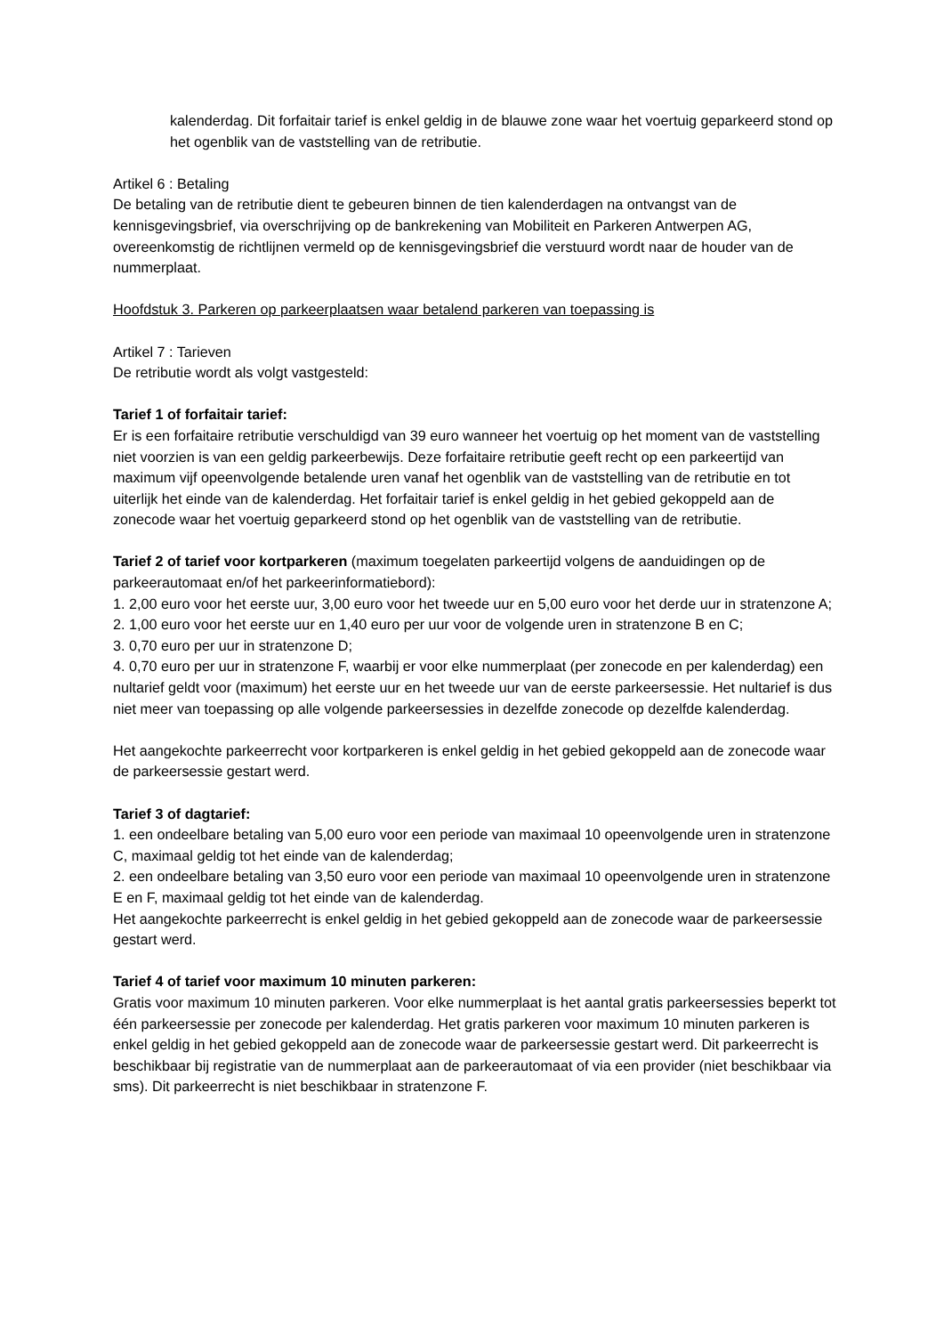kalenderdag. Dit forfaitair tarief is enkel geldig in de blauwe zone waar het voertuig geparkeerd stond op het ogenblik van de vaststelling van de retributie.
Artikel 6 : Betaling
De betaling van de retributie dient te gebeuren binnen de tien kalenderdagen na ontvangst van de kennisgevingsbrief, via overschrijving op de bankrekening van Mobiliteit en Parkeren Antwerpen AG, overeenkomstig de richtlijnen vermeld op de kennisgevingsbrief die verstuurd wordt naar de houder van de nummerplaat.
Hoofdstuk 3. Parkeren op parkeerplaatsen waar betalend parkeren van toepassing is
Artikel 7 : Tarieven
De retributie wordt als volgt vastgesteld:
Tarief 1 of forfaitair tarief:
Er is een forfaitaire retributie verschuldigd van 39 euro wanneer het voertuig op het moment van de vaststelling niet voorzien is van een geldig parkeerbewijs. Deze forfaitaire retributie geeft recht op een parkeertijd van maximum vijf opeenvolgende betalende uren vanaf het ogenblik van de vaststelling van de retributie en tot uiterlijk het einde van de kalenderdag. Het forfaitair tarief is enkel geldig in het gebied gekoppeld aan de zonecode waar het voertuig geparkeerd stond op het ogenblik van de vaststelling van de retributie.
Tarief 2 of tarief voor kortparkeren (maximum toegelaten parkeertijd volgens de aanduidingen op de parkeerautomaat en/of het parkeerinformatiebord):
1. 2,00 euro voor het eerste uur, 3,00 euro voor het tweede uur en 5,00 euro voor het derde uur in stratenzone A;
2. 1,00 euro voor het eerste uur en 1,40 euro per uur voor de volgende uren in stratenzone B en C;
3. 0,70 euro per uur in stratenzone D;
4. 0,70 euro per uur in stratenzone F, waarbij er voor elke nummerplaat (per zonecode en per kalenderdag) een nultarief geldt voor (maximum) het eerste uur en het tweede uur van de eerste parkeersessie. Het nultarief is dus niet meer van toepassing op alle volgende parkeersessies in dezelfde zonecode op dezelfde kalenderdag.
Het aangekochte parkeerrecht voor kortparkeren is enkel geldig in het gebied gekoppeld aan de zonecode waar de parkeersessie gestart werd.
Tarief 3 of dagtarief:
1. een ondeelbare betaling van 5,00 euro voor een periode van maximaal 10 opeenvolgende uren in stratenzone C, maximaal geldig tot het einde van de kalenderdag;
2. een ondeelbare betaling van 3,50 euro voor een periode van maximaal 10 opeenvolgende uren in stratenzone E en F, maximaal geldig tot het einde van de kalenderdag.
Het aangekochte parkeerrecht is enkel geldig in het gebied gekoppeld aan de zonecode waar de parkeersessie gestart werd.
Tarief 4 of tarief voor maximum 10 minuten parkeren:
Gratis voor maximum 10 minuten parkeren. Voor elke nummerplaat is het aantal gratis parkeersessies beperkt tot één parkeersessie per zonecode per kalenderdag. Het gratis parkeren voor maximum 10 minuten parkeren is enkel geldig in het gebied gekoppeld aan de zonecode waar de parkeersessie gestart werd. Dit parkeerrecht is beschikbaar bij registratie van de nummerplaat aan de parkeerautomaat of via een provider (niet beschikbaar via sms). Dit parkeerrecht is niet beschikbaar in stratenzone F.